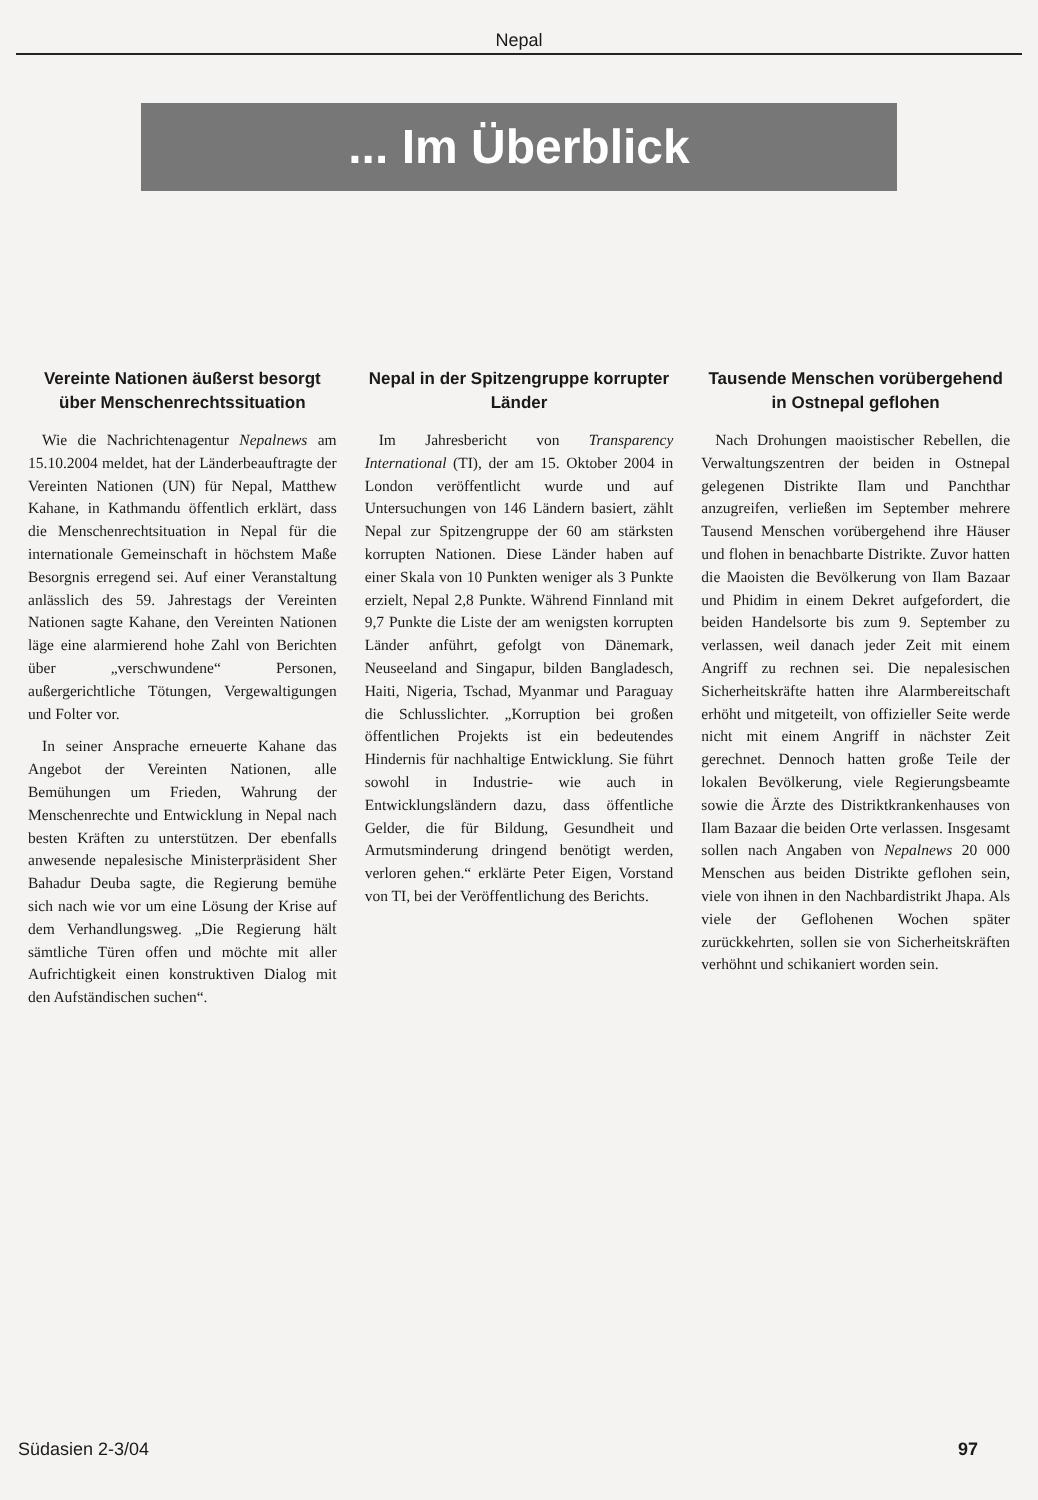Nepal
... Im Überblick
Vereinte Nationen äußerst besorgt über Menschen­rechtssituation
Wie die Nachrichtenagentur Nepalnews am 15.10.2004 meldet, hat der Länderbeauftragte der Vereinten Nationen (UN) für Nepal, Matthew Kahane, in Kathmandu öffentlich erklärt, dass die Menschenrechtsituation in Nepal für die internationale Gemeinschaft in höchstem Maße Besorgnis erregend sei. Auf einer Veranstaltung anlässlich des 59. Jahrestags der Vereinten Nationen sagte Kahane, den Vereinten Nationen läge eine alarmierend hohe Zahl von Berichten über „verschwundene“ Personen, außergerichtliche Tötungen, Vergewaltigungen und Folter vor.
In seiner Ansprache erneuerte Kahane das Angebot der Vereinten Nationen, alle Bemühungen um Frieden, Wahrung der Menschenrechte und Entwicklung in Nepal nach besten Kräften zu unterstützen. Der ebenfalls anwesende nepalesische Ministerpräsident Sher Bahadur Deuba sagte, die Regierung bemühe sich nach wie vor um eine Lösung der Krise auf dem Verhandlungsweg. „Die Regierung hält sämtliche Türen offen und möchte mit aller Aufrichtigkeit einen konstruktiven Dialog mit den Aufständischen suchen“.
Nepal in der Spitzengruppe korrupter Länder
Im Jahresbericht von Transparency International (TI), der am 15. Oktober 2004 in London veröffentlicht wurde und auf Untersuchungen von 146 Ländern basiert, zählt Nepal zur Spitzengruppe der 60 am stärksten korrupten Nationen. Diese Länder haben auf einer Skala von 10 Punkten weniger als 3 Punkte erzielt, Nepal 2,8 Punkte. Während Finnland mit 9,7 Punkte die Liste der am wenigsten korrupten Länder anführt, gefolgt von Dänemark, Neuseeland and Singapur, bilden Bangladesch, Haiti, Nigeria, Tschad, Myanmar und Paraguay die Schlusslichter. „Korruption bei großen öffentlichen Projekts ist ein bedeutendes Hindernis für nachhaltige Entwicklung. Sie führt sowohl in Industrie- wie auch in Entwicklungsländern dazu, dass öffentliche Gelder, die für Bildung, Gesundheit und Armutsminderung dringend benötigt werden, verloren gehen.“ erklärte Peter Eigen, Vorstand von TI, bei der Veröffentlichung des Berichts.
Tausende Menschen vorübergehend in Ostnepal geflohen
Nach Drohungen maoistischer Rebellen, die Verwaltungszentren der beiden in Ostnepal gelegenen Distrikte Ilam und Panchthar anzugreifen, verließen im September mehrere Tausend Menschen vorübergehend ihre Häuser und flohen in benachbarte Distrikte. Zuvor hatten die Maoisten die Bevölkerung von Ilam Bazaar und Phidim in einem Dekret aufgefordert, die beiden Handelsorte bis zum 9. September zu verlassen, weil danach jeder Zeit mit einem Angriff zu rechnen sei. Die nepalesischen Sicherheitskräfte hatten ihre Alarmbereitschaft erhöht und mitgeteilt, von offizieller Seite werde nicht mit einem Angriff in nächster Zeit gerechnet. Dennoch hatten große Teile der lokalen Bevölkerung, viele Regierungsbeamte sowie die Ärzte des Distriktkrankenhauses von Ilam Bazaar die beiden Orte verlassen. Insgesamt sollen nach Angaben von Nepalnews 20 000 Menschen aus beiden Distrikte geflohen sein, viele von ihnen in den Nachbardistrikt Jhapa. Als viele der Geflohenen Wochen später zurückkehrten, sollen sie von Sicherheitskräften verhöhnt und schikaniert worden sein.
Südasien 2-3/04 97